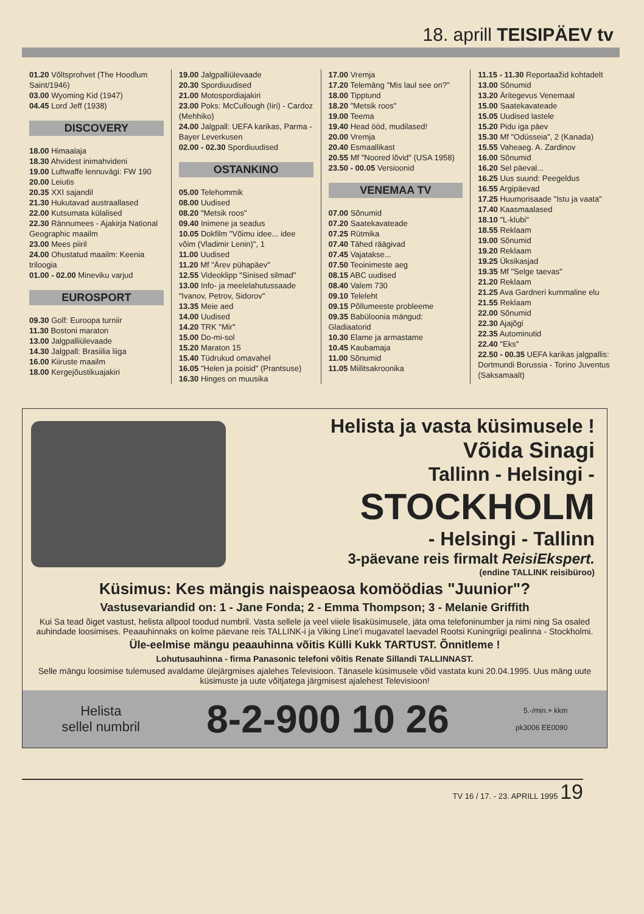18. aprill TEISIPÄEV tv
01.20 Võltsprohvet (The Hoodlum Saint/1946)
03.00 Wyoming Kid (1947)
04.45 Lord Jeff (1938)
DISCOVERY
18.00 Himaalaja
18.30 Ahvidest inimahvideni
19.00 Luftwaffe lennuvägi: FW 190
20.00 Leiutis
20.35 XXI sajandil
21.30 Hukutavad austraallased
22.00 Kutsumata külalised
22.30 Rännumees - Ajakirja National Geographic maailm
23.00 Mees piiril
24.00 Ohustatud maailm: Keenia triloogia
01.00 - 02.00 Mineviku varjud
EUROSPORT
09.30 Golf: Euroopa turniir
11.30 Bostoni maraton
13.00 Jalgpalliülevaade
14.30 Jalgpall: Brasiilia liiga
16.00 Kiiruste maailm
18.00 Kergejõustikuajakiri
19.00 Jalgpalliülevaade
20.30 Spordiuudised
21.00 Motospordiajakiri
23.00 Poks: McCullough (Iiri) - Cardoz (Mehhiko)
24.00 Jalgpall: UEFA karikas, Parma - Bayer Leverkusen
02.00 - 02.30 Spordiuudised
OSTANKINO
05.00 Telehommik
08.00 Uudised
08.20 "Metsik roos"
09.40 Inimene ja seadus
10.05 Dokfilm "Võimu idee... idee võim (Vladimir Lenin)", 1
11.00 Uudised
11.20 Mf "Ärev pühapäev"
12.55 Videoklipp "Sinised silmad"
13.00 Info- ja meelelahutussaade "Ivanov, Petrov, Sidorov"
13.35 Meie aed
14.00 Uudised
14.20 TRK "Mir"
15.00 Do-mi-sol
15.20 Maraton 15
15.40 Tüdrukud omavahel
16.05 "Helen ja poisid" (Prantsuse)
16.30 Hinges on muusika
17.00 Vremja
17.20 Telemäng "Mis laul see on?"
18.00 Tipptund
18.20 "Metsik roos"
19.00 Teema
19.40 Head ööd, mudilased!
20.00 Vremja
20.40 Esmaallikast
20.55 Mf "Noored lõvid" (USA 1958)
23.50 - 00.05 Versioonid
VENEMAA TV
07.00 Sõnumid
07.20 Saatekavateade
07.25 Rütmika
07.40 Tähed räägivad
07.45 Vajatakse...
07.50 Teoinimeste aeg
08.15 ABC uudised
08.40 Valem 730
09.10 Teleleht
09.15 Põllumeeste probleeme
09.35 Babüloonia mängud: Gladiaatorid
10.30 Elame ja armastame
10.45 Kaubamaja
11.00 Sõnumid
11.05 Miilitsakroonika
11.15 - 11.30 Reportaažid kohtadelt
13.00 Sõnumid
13.20 Äritegevus Venemaal
15.00 Saatekavateade
15.05 Uudised lastele
15.20 Pidu iga päev
15.30 Mf "Odüsseia", 2 (Kanada)
15.55 Vaheaeg. A. Zardinov
16.00 Sõnumid
16.20 Sel päeval...
16.25 Uus suund: Peegeldus
16.55 Argipäevad
17.25 Huumorisaade "Istu ja vaata"
17.40 Kaasmaalased
18.10 "L-klubi"
18.55 Reklaam
19.00 Sõnumid
19.20 Reklaam
19.25 Üksikasjad
19.35 Mf "Selge taevas"
21.20 Reklaam
21.25 Ava Gardneri kummaline elu
21.55 Reklaam
22.00 Sõnumid
22.30 Ajajõgi
22.35 Autominutid
22.40 "Eks"
22.50 - 00.35 UEFA karikas jalgpallis: Dortmundi Borussia - Torino Juventus (Saksamaalt)
Helista ja vasta küsimusele !
Võida Sinagi
Tallinn - Helsingi -
STOCKHOLM
- Helsingi - Tallinn
3-päevane reis firmalt ReisiEkspert.
(endine TALLINK reisibüroo)
Küsimus: Kes mängis naispeaosa komöödias "Juunior"?
Vastusevariandid on: 1 - Jane Fonda; 2 - Emma Thompson; 3 - Melanie Griffith
Kui Sa tead õiget vastust, helista allpool toodud numbril. Vasta sellele ja veel viiele lisaküsimusele, jäta oma telefoninumber ja nimi ning Sa osaled auhindade loosimises. Peaauhinnaks on kolme päevane reis TALLINK-i ja Viking Line'i mugavatel laevadel Rootsi Kuningriigi pealinna - Stockholmi.
Üle-eelmise mängu peaauhinna võitis Külli Kukk TARTUST. Õnnitleme !
Lohutusauhinna - firma Panasonic telefoni võitis Renate Sillandi TALLINNAST.
Selle mängu loosimise tulemused avaldame ülejärgmises ajalehes Televisioon. Tänasele küsimusele võid vastata kuni 20.04.1995. Uus mäng uute küsimuste ja uute võitjatega järgmisest ajalehest Televisioon!
Helista
sellel numbril
8-2-900 10 26
5.-/min.+ kkm
pk3006 EE0090
TV 16 / 17. - 23. APRILL 1995 19